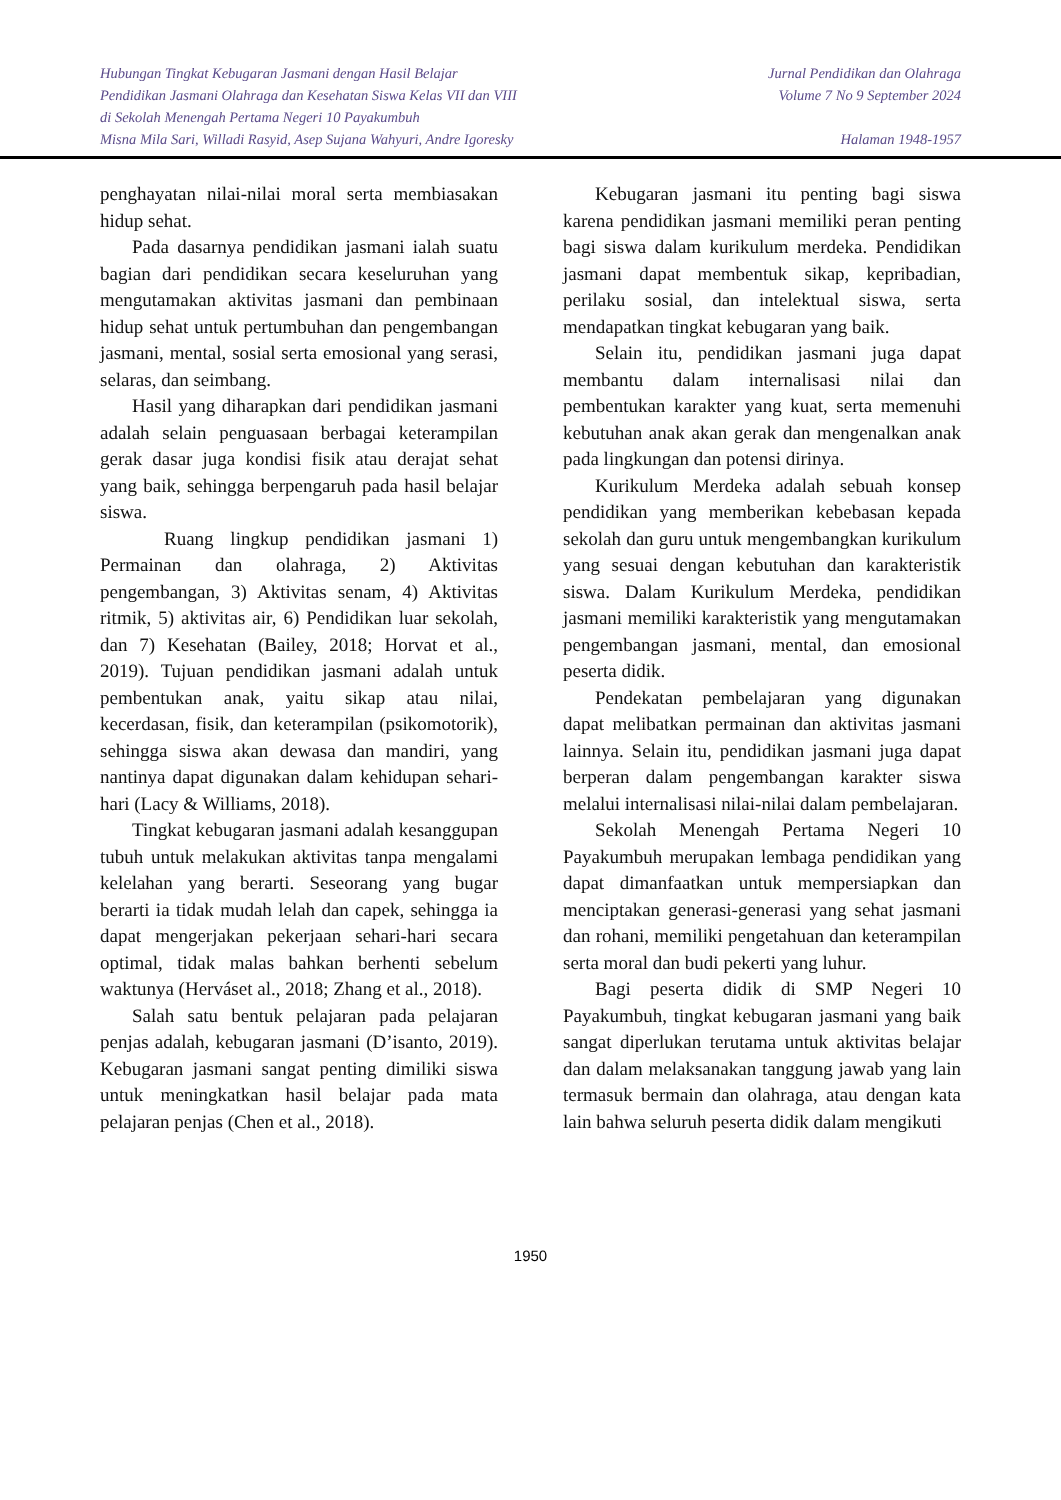Hubungan Tingkat Kebugaran Jasmani dengan Hasil Belajar
Pendidikan Jasmani Olahraga dan Kesehatan Siswa Kelas VII dan VIII
di Sekolah Menengah Pertama Negeri 10 Payakumbuh
Misna Mila Sari, Willadi Rasyid, Asep Sujana Wahyuri, Andre Igoresky
Jurnal Pendidikan dan Olahraga
Volume 7 No 9 September 2024
Halaman 1948-1957
penghayatan nilai-nilai moral serta membiasakan hidup sehat.
Pada dasarnya pendidikan jasmani ialah suatu bagian dari pendidikan secara keseluruhan yang mengutamakan aktivitas jasmani dan pembinaan hidup sehat untuk pertumbuhan dan pengembangan jasmani, mental, sosial serta emosional yang serasi, selaras, dan seimbang.
Hasil yang diharapkan dari pendidikan jasmani adalah selain penguasaan berbagai keterampilan gerak dasar juga kondisi fisik atau derajat sehat yang baik, sehingga berpengaruh pada hasil belajar siswa.
Ruang lingkup pendidikan jasmani 1) Permainan dan olahraga, 2) Aktivitas pengembangan, 3) Aktivitas senam, 4) Aktivitas ritmik, 5) aktivitas air, 6) Pendidikan luar sekolah, dan 7) Kesehatan (Bailey, 2018; Horvat et al., 2019). Tujuan pendidikan jasmani adalah untuk pembentukan anak, yaitu sikap atau nilai, kecerdasan, fisik, dan keterampilan (psikomotorik), sehingga siswa akan dewasa dan mandiri, yang nantinya dapat digunakan dalam kehidupan sehari-hari (Lacy & Williams, 2018).
Tingkat kebugaran jasmani adalah kesanggupan tubuh untuk melakukan aktivitas tanpa mengalami kelelahan yang berarti. Seseorang yang bugar berarti ia tidak mudah lelah dan capek, sehingga ia dapat mengerjakan pekerjaan sehari-hari secara optimal, tidak malas bahkan berhenti sebelum waktunya (Herváset al., 2018; Zhang et al., 2018).
Salah satu bentuk pelajaran pada pelajaran penjas adalah, kebugaran jasmani (D’isanto, 2019). Kebugaran jasmani sangat penting dimiliki siswa untuk meningkatkan hasil belajar pada mata pelajaran penjas (Chen et al., 2018).
Kebugaran jasmani itu penting bagi siswa karena pendidikan jasmani memiliki peran penting bagi siswa dalam kurikulum merdeka. Pendidikan jasmani dapat membentuk sikap, kepribadian, perilaku sosial, dan intelektual siswa, serta mendapatkan tingkat kebugaran yang baik.
Selain itu, pendidikan jasmani juga dapat membantu dalam internalisasi nilai dan pembentukan karakter yang kuat, serta memenuhi kebutuhan anak akan gerak dan mengenalkan anak pada lingkungan dan potensi dirinya.
Kurikulum Merdeka adalah sebuah konsep pendidikan yang memberikan kebebasan kepada sekolah dan guru untuk mengembangkan kurikulum yang sesuai dengan kebutuhan dan karakteristik siswa. Dalam Kurikulum Merdeka, pendidikan jasmani memiliki karakteristik yang mengutamakan pengembangan jasmani, mental, dan emosional peserta didik.
Pendekatan pembelajaran yang digunakan dapat melibatkan permainan dan aktivitas jasmani lainnya. Selain itu, pendidikan jasmani juga dapat berperan dalam pengembangan karakter siswa melalui internalisasi nilai-nilai dalam pembelajaran.
Sekolah Menengah Pertama Negeri 10 Payakumbuh merupakan lembaga pendidikan yang dapat dimanfaatkan untuk mempersiapkan dan menciptakan generasi-generasi yang sehat jasmani dan rohani, memiliki pengetahuan dan keterampilan serta moral dan budi pekerti yang luhur.
Bagi peserta didik di SMP Negeri 10 Payakumbuh, tingkat kebugaran jasmani yang baik sangat diperlukan terutama untuk aktivitas belajar dan dalam melaksanakan tanggung jawab yang lain termasuk bermain dan olahraga, atau dengan kata lain bahwa seluruh peserta didik dalam mengikuti
1950